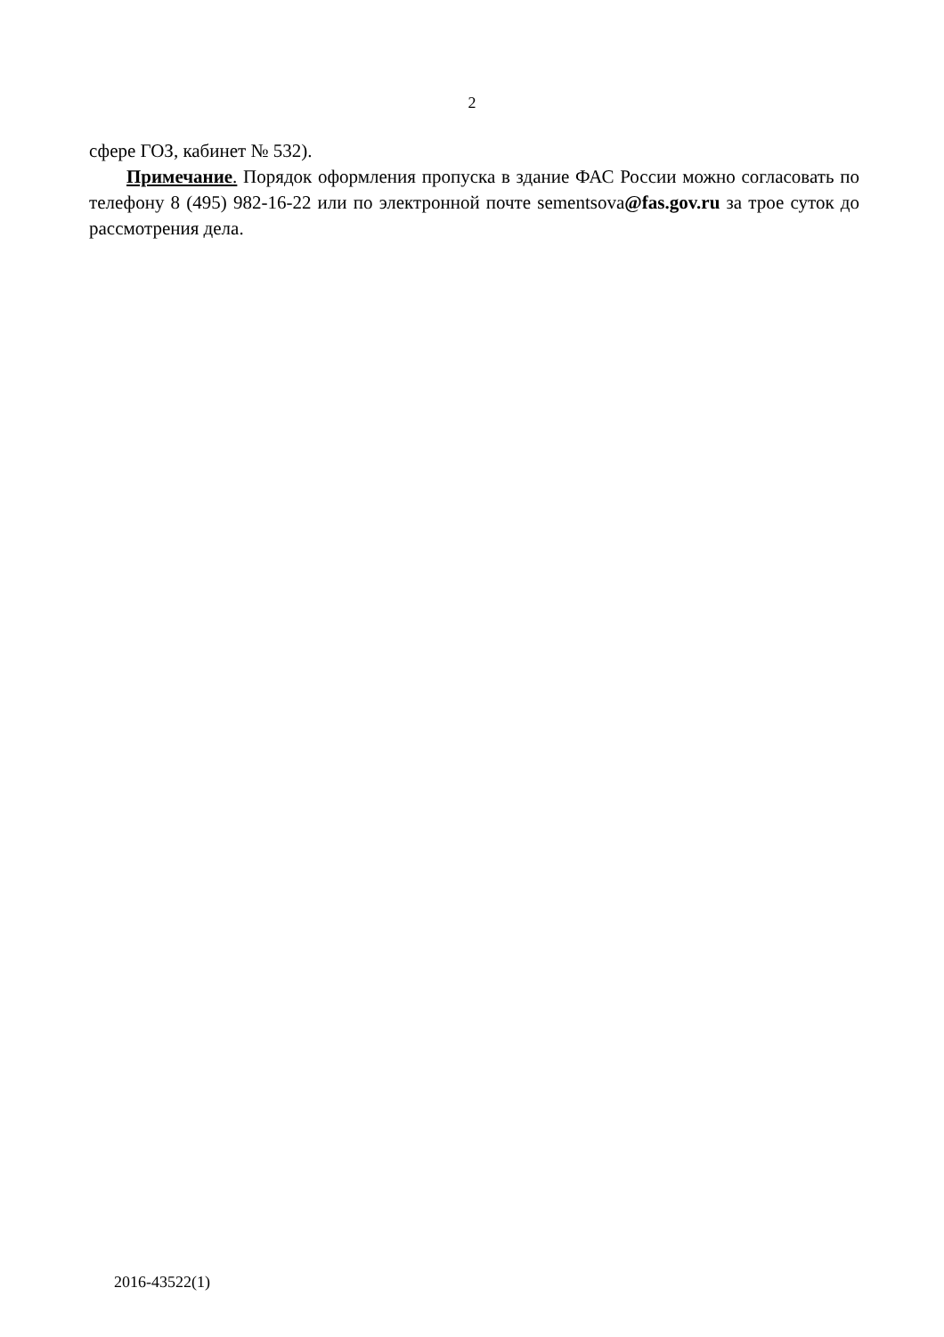2
сфере ГОЗ, кабинет № 532).
Примечание. Порядок оформления пропуска в здание ФАС России можно согласовать по телефону 8 (495) 982-16-22 или по электронной почте sementsova@fas.gov.ru за трое суток до рассмотрения дела.
2016-43522(1)